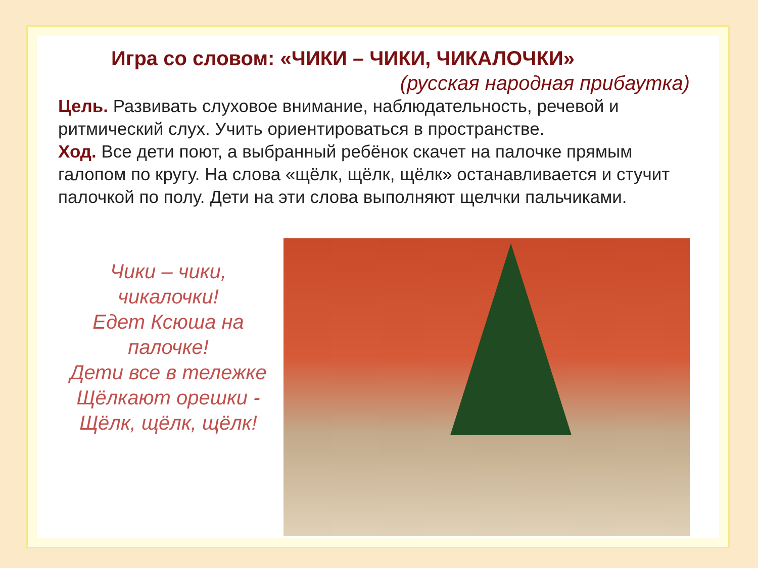Игра со словом: «ЧИКИ – ЧИКИ, ЧИКАЛОЧКИ»
(русская народная прибаутка)
Цель. Развивать слуховое внимание, наблюдательность, речевой и ритмический слух. Учить ориентироваться в пространстве.
Ход. Все дети поют, а выбранный ребёнок скачет на палочке прямым галопом по кругу. На слова «щёлк, щёлк, щёлк» останавливается и стучит палочкой по полу. Дети на эти слова выполняют щелчки пальчиками.
Чики – чики, чикалочки!
Едет Ксюша на палочке!
Дети все в тележке
Щёлкают орешки -
Щёлк, щёлк, щёлк!